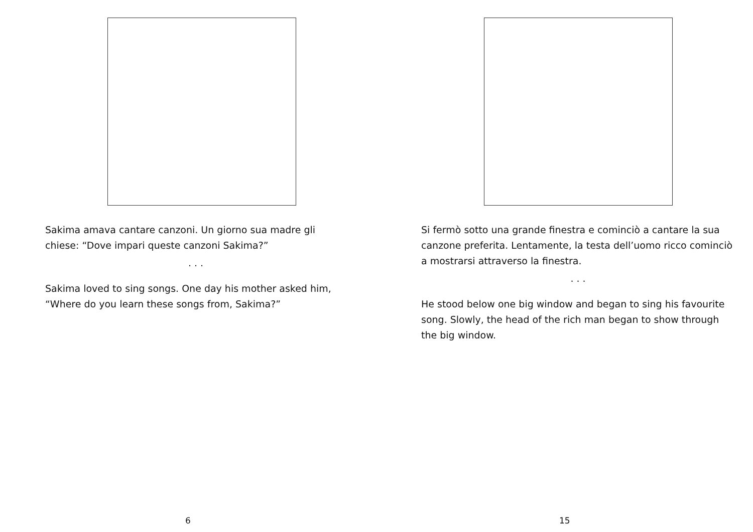Sakima amava cantare canzoni. Un giorno sua madre gli chiese: “Dove impari queste canzoni Sakima?”
. . .
Sakima loved to sing songs. One day his mother asked him, “Where do you learn these songs from, Sakima?”
6
Si fermò sotto una grande finestra e cominciò a cantare la sua canzone preferita. Lentamente, la testa dell’uomo ricco cominciò a mostrarsi attraverso la finestra.
. . .
He stood below one big window and began to sing his favourite song. Slowly, the head of the rich man began to show through the big window.
15